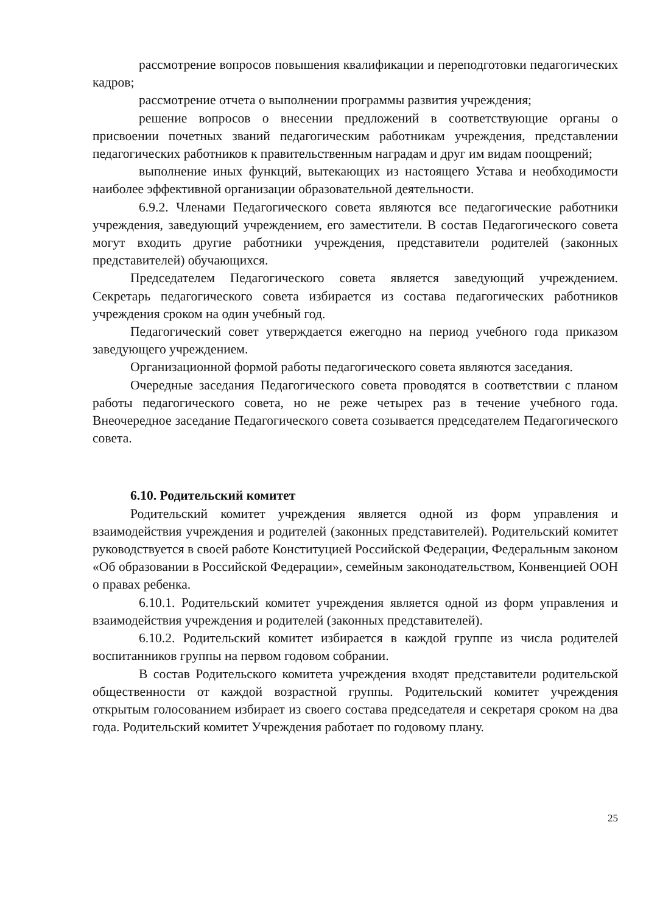рассмотрение вопросов повышения квалификации и переподготовки педагогических кадров;
рассмотрение отчета о выполнении программы развития учреждения;
решение вопросов о внесении предложений в соответствующие органы о присвоении почетных званий педагогическим работникам учреждения, представлении педагогических работников к правительственным наградам и друг им видам поощрений;
выполнение иных функций, вытекающих из настоящего Устава и необходимости наиболее эффективной организации образовательной деятельности.
6.9.2. Членами Педагогического совета являются все педагогические работники учреждения, заведующий учреждением, его заместители. В состав Педагогического совета могут входить другие работники учреждения, представители родителей (законных представителей) обучающихся.
Председателем Педагогического совета является заведующий учреждением. Секретарь педагогического совета избирается из состава педагогических работников учреждения сроком на один учебный год.
Педагогический совет утверждается ежегодно на период учебного года приказом заведующего учреждением.
Организационной формой работы педагогического совета являются заседания.
Очередные заседания Педагогического совета проводятся в соответствии с планом работы педагогического совета, но не реже четырех раз в течение учебного года. Внеочередное заседание Педагогического совета созывается председателем Педагогического совета.
6.10. Родительский комитет
Родительский комитет учреждения является одной из форм управления и взаимодействия учреждения и родителей (законных представителей). Родительский комитет руководствуется в своей работе Конституцией Российской Федерации, Федеральным законом «Об образовании в Российской Федерации», семейным законодательством, Конвенцией ООН о правах ребенка.
6.10.1. Родительский комитет учреждения является одной из форм управления и взаимодействия учреждения и родителей (законных представителей).
6.10.2. Родительский комитет избирается в каждой группе из числа родителей воспитанников группы на первом годовом собрании.
В состав Родительского комитета учреждения входят представители родительской общественности от каждой возрастной группы. Родительский комитет учреждения открытым голосованием избирает из своего состава председателя и секретаря сроком на два года. Родительский комитет Учреждения работает по годовому плану.
25